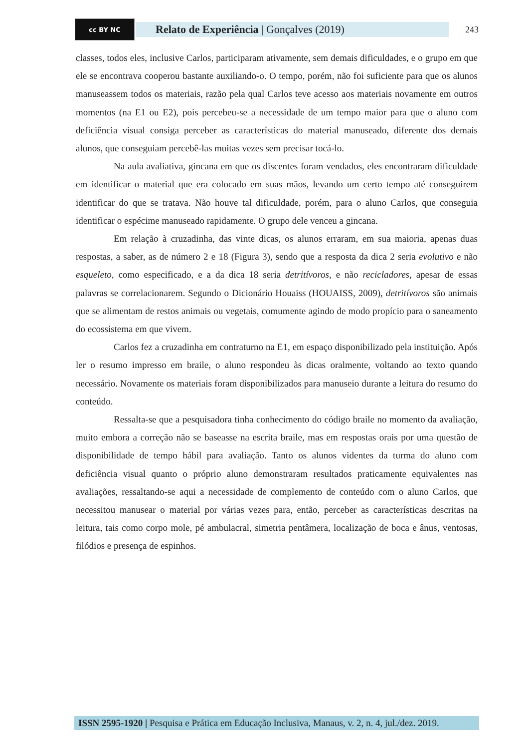cc BY NC
Relato de Experiência | Gonçalves (2019)
243
classes, todos eles, inclusive Carlos, participaram ativamente, sem demais dificuldades, e o grupo em que ele se encontrava cooperou bastante auxiliando-o. O tempo, porém, não foi suficiente para que os alunos manuseassem todos os materiais, razão pela qual Carlos teve acesso aos materiais novamente em outros momentos (na E1 ou E2), pois percebeu-se a necessidade de um tempo maior para que o aluno com deficiência visual consiga perceber as características do material manuseado, diferente dos demais alunos, que conseguiam percebê-las muitas vezes sem precisar tocá-lo.
Na aula avaliativa, gincana em que os discentes foram vendados, eles encontraram dificuldade em identificar o material que era colocado em suas mãos, levando um certo tempo até conseguirem identificar do que se tratava. Não houve tal dificuldade, porém, para o aluno Carlos, que conseguia identificar o espécime manuseado rapidamente. O grupo dele venceu a gincana.
Em relação à cruzadinha, das vinte dicas, os alunos erraram, em sua maioria, apenas duas respostas, a saber, as de número 2 e 18 (Figura 3), sendo que a resposta da dica 2 seria evolutivo e não esqueleto, como especificado, e a da dica 18 seria detritívoros, e não recicladores, apesar de essas palavras se correlacionarem. Segundo o Dicionário Houaiss (HOUAISS, 2009), detritívoros são animais que se alimentam de restos animais ou vegetais, comumente agindo de modo propício para o saneamento do ecossistema em que vivem.
Carlos fez a cruzadinha em contraturno na E1, em espaço disponibilizado pela instituição. Após ler o resumo impresso em braile, o aluno respondeu às dicas oralmente, voltando ao texto quando necessário. Novamente os materiais foram disponibilizados para manuseio durante a leitura do resumo do conteúdo.
Ressalta-se que a pesquisadora tinha conhecimento do código braile no momento da avaliação, muito embora a correção não se baseasse na escrita braile, mas em respostas orais por uma questão de disponibilidade de tempo hábil para avaliação. Tanto os alunos videntes da turma do aluno com deficiência visual quanto o próprio aluno demonstraram resultados praticamente equivalentes nas avaliações, ressaltando-se aqui a necessidade de complemento de conteúdo com o aluno Carlos, que necessitou manusear o material por várias vezes para, então, perceber as características descritas na leitura, tais como corpo mole, pé ambulacral, simetria pentâmera, localização de boca e ânus, ventosas, filódios e presença de espinhos.
ISSN 2595-1920 | Pesquisa e Prática em Educação Inclusiva, Manaus, v. 2, n. 4, jul./dez. 2019.